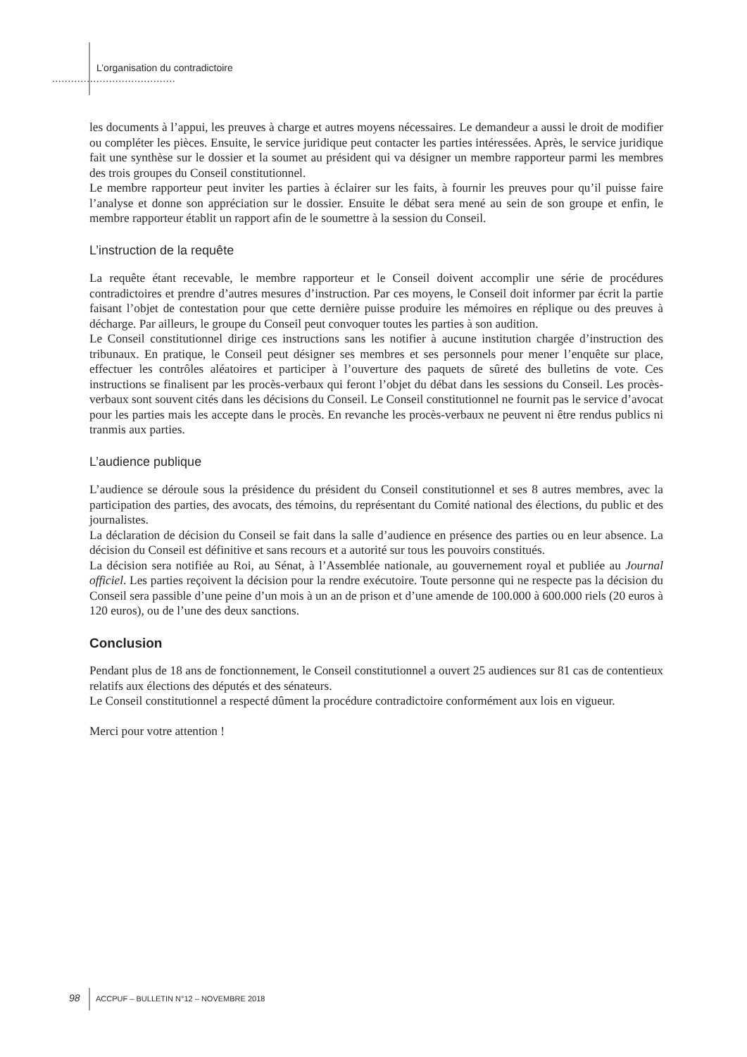L’organisation du contradictoire
.......................................
les documents à l’appui, les preuves à charge et autres moyens nécessaires. Le demandeur a aussi le droit de modifier ou compléter les pièces. Ensuite, le service juridique peut contacter les parties intéressées. Après, le service juridique fait une synthèse sur le dossier et la soumet au président qui va désigner un membre rapporteur parmi les membres des trois groupes du Conseil constitutionnel.
Le membre rapporteur peut inviter les parties à éclairer sur les faits, à fournir les preuves pour qu’il puisse faire l’analyse et donne son appréciation sur le dossier. Ensuite le débat sera mené au sein de son groupe et enfin, le membre rapporteur établit un rapport afin de le soumettre à la session du Conseil.
L’instruction de la requête
La requête étant recevable, le membre rapporteur et le Conseil doivent accomplir une série de procédures contradictoires et prendre d’autres mesures d’instruction. Par ces moyens, le Conseil doit informer par écrit la partie faisant l’objet de contestation pour que cette dernière puisse produire les mémoires en réplique ou des preuves à décharge. Par ailleurs, le groupe du Conseil peut convoquer toutes les parties à son audition.
Le Conseil constitutionnel dirige ces instructions sans les notifier à aucune institution chargée d’instruction des tribunaux. En pratique, le Conseil peut désigner ses membres et ses personnels pour mener l’enquête sur place, effectuer les contrôles aléatoires et participer à l’ouverture des paquets de sûreté des bulletins de vote. Ces instructions se finalisent par les procès-verbaux qui feront l’objet du débat dans les sessions du Conseil. Les procès-verbaux sont souvent cités dans les décisions du Conseil. Le Conseil constitutionnel ne fournit pas le service d’avocat pour les parties mais les accepte dans le procès. En revanche les procès-verbaux ne peuvent ni être rendus publics ni tranmis aux parties.
L’audience publique
L’audience se déroule sous la présidence du président du Conseil constitutionnel et ses 8 autres membres, avec la participation des parties, des avocats, des témoins, du représentant du Comité national des élections, du public et des journalistes.
La déclaration de décision du Conseil se fait dans la salle d’audience en présence des parties ou en leur absence. La décision du Conseil est définitive et sans recours et a autorité sur tous les pouvoirs constitués.
La décision sera notifiée au Roi, au Sénat, à l’Assemblée nationale, au gouvernement royal et publiée au Journal officiel. Les parties reçoivent la décision pour la rendre exécutoire. Toute personne qui ne respecte pas la décision du Conseil sera passible d’une peine d’un mois à un an de prison et d’une amende de 100.000 à 600.000 riels (20 euros à 120 euros), ou de l’une des deux sanctions.
Conclusion
Pendant plus de 18 ans de fonctionnement, le Conseil constitutionnel a ouvert 25 audiences sur 81 cas de contentieux relatifs aux élections des députés et des sénateurs.
Le Conseil constitutionnel a respecté dûment la procédure contradictoire conformément aux lois en vigueur.
Merci pour votre attention !
98 ACCPUF – BULLETIN N°12 – NOVEMBRE 2018